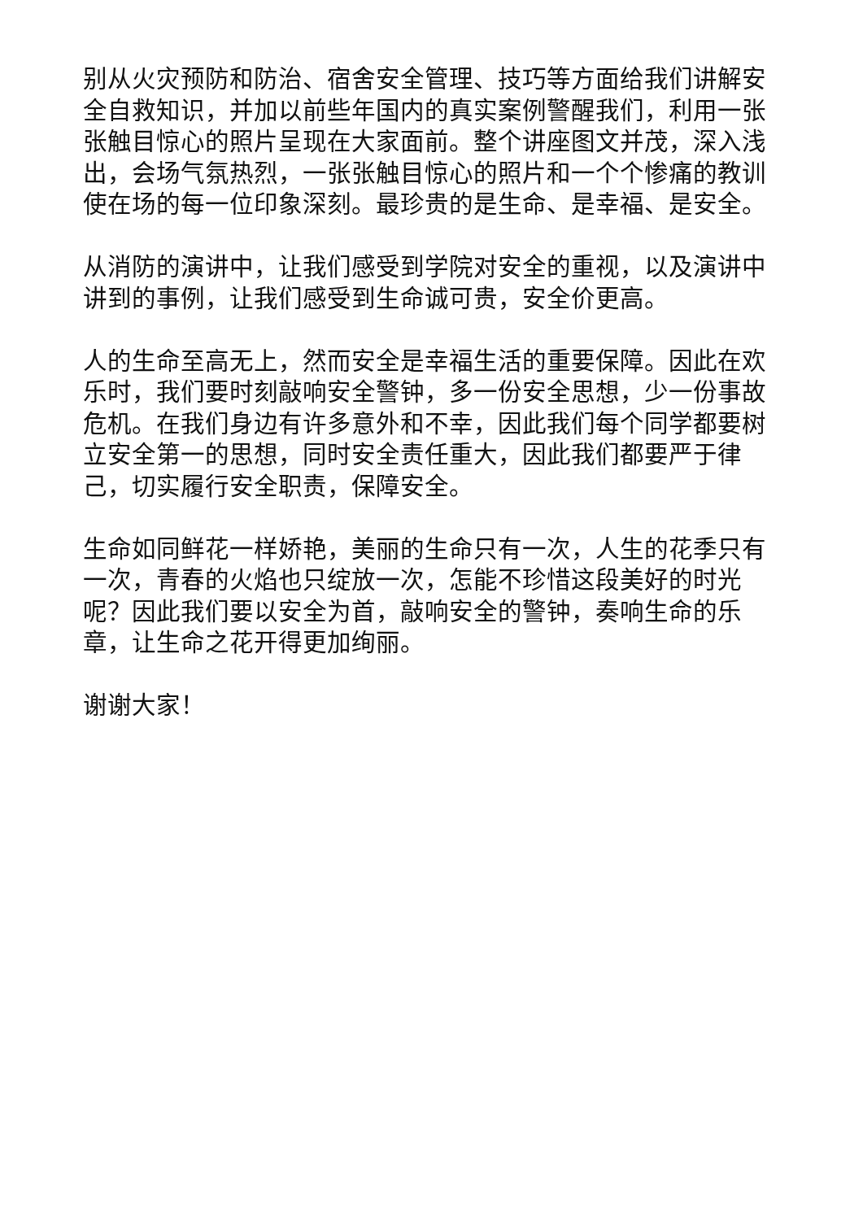别从火灾预防和防治、宿舍安全管理、技巧等方面给我们讲解安全自救知识，并加以前些年国内的真实案例警醒我们，利用一张张触目惊心的照片呈现在大家面前。整个讲座图文并茂，深入浅出，会场气氛热烈，一张张触目惊心的照片和一个个惨痛的教训使在场的每一位印象深刻。最珍贵的是生命、是幸福、是安全。
从消防的演讲中，让我们感受到学院对安全的重视，以及演讲中讲到的事例，让我们感受到生命诚可贵，安全价更高。
人的生命至高无上，然而安全是幸福生活的重要保障。因此在欢乐时，我们要时刻敲响安全警钟，多一份安全思想，少一份事故危机。在我们身边有许多意外和不幸，因此我们每个同学都要树立安全第一的思想，同时安全责任重大，因此我们都要严于律己，切实履行安全职责，保障安全。
生命如同鲜花一样娇艳，美丽的生命只有一次，人生的花季只有一次，青春的火焰也只绽放一次，怎能不珍惜这段美好的时光呢？因此我们要以安全为首，敲响安全的警钟，奏响生命的乐章，让生命之花开得更加绚丽。
谢谢大家！